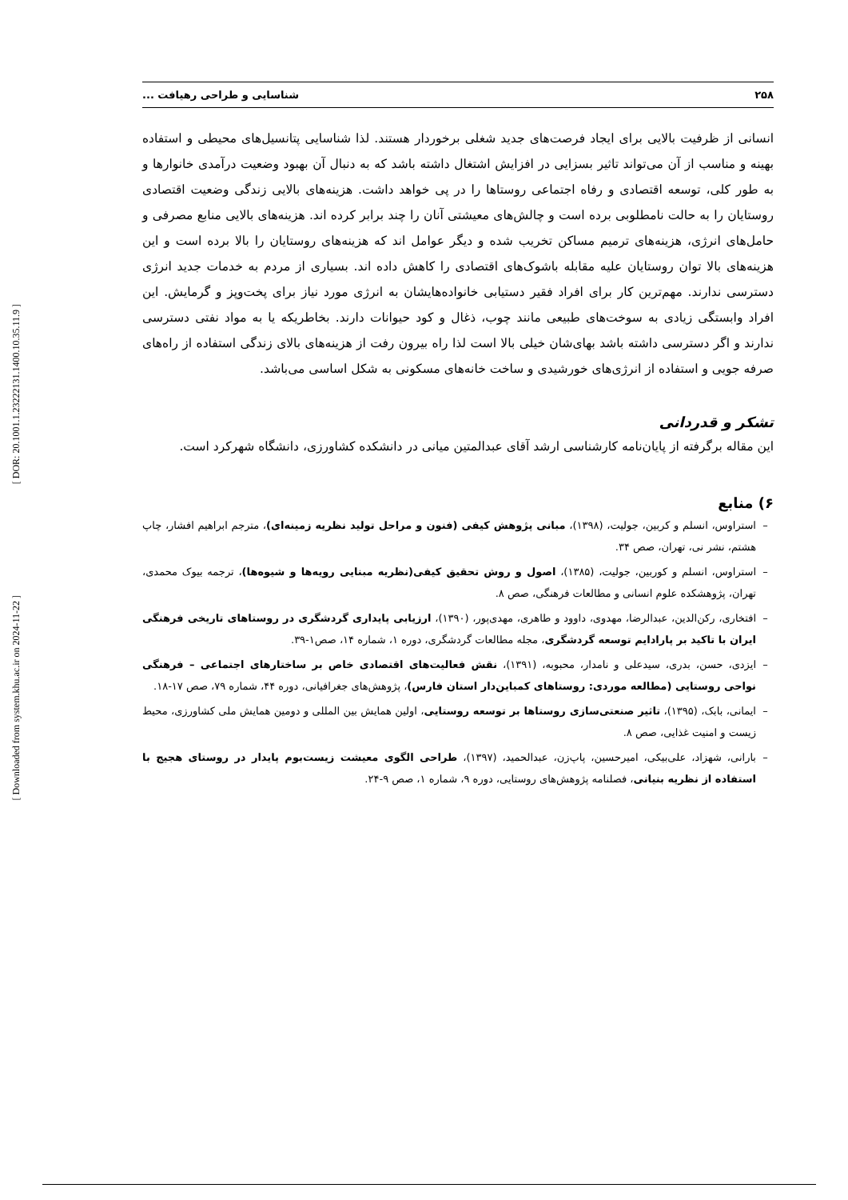[ DOR: 20.1001.1.23222131.1400.10.35.11.9 ]
[ Downloaded from system.khu.ac.ir on 2024-11-22 ]
۲۵۸ شناسایی و طراحی رهیافت ...
انسانی از ظرفیت بالایی برای ایجاد فرصت‌های جدید شغلی برخوردار هستند. لذا شناسایی پتانسیل‌های محیطی و استفاده بهینه و مناسب از آن می‌تواند تاثیر بسزایی در افزایش اشتغال داشته باشد که به دنبال آن بهبود وضعیت درآمدی خانوارها و به طور کلی، توسعه اقتصادی و رفاه اجتماعی روستاها را در پی خواهد داشت. هزینه‌های بالایی زندگی وضعیت اقتصادی روستایان را به حالت نامطلوبی برده است و چالش‌های معیشتی آنان را چند برابر کرده اند. هزینه‌های بالایی منابع مصرفی و حامل‌های انرژی، هزینه‌های ترمیم مساکن تخریب شده و دیگر عوامل اند که هزینه‌های روستایان را بالا برده است و این هزینه‌های بالا توان روستایان علیه مقابله باشوک‌های اقتصادی را کاهش داده اند. بسیاری از مردم به خدمات جدید انرژی دسترسی ندارند. مهم‌ترین کار برای افراد فقیر دستیابی خانواده‌هایشان به انرژی مورد نیاز برای پخت‌وپز و گرمایش. این افراد وابستگی زیادی به سوخت‌های طبیعی مانند چوب، ذغال و کود حیوانات دارند. بخاطریکه یا به مواد نفتی دسترسی ندارند و اگر دسترسی داشته باشد بهای‌شان خیلی بالا است لذا راه بیرون رفت از هزینه‌های بالای زندگی استفاده از راه‌های صرفه جویی و استفاده از انرژی‌های خورشیدی و ساخت خانه‌های مسکونی به شکل اساسی می‌باشد.
تشکر و قدردانی
این مقاله برگرفته از پایان‌نامه کارشناسی ارشد آقای عبدالمتین میانی در دانشکده کشاورزی، دانشگاه شهرکرد است.
۶) منابع
استراوس، انسلم و کربین، جولیت، (۱۳۹۸)، مبانی پژوهش کیفی (فنون و مراحل تولید نظریه زمینه‌ای)، مترجم ابراهیم افشار، چاپ هشتم، نشر نی، تهران، صص ۳۴.
استراوس، انسلم و کوربین، جولیت، (۱۳۸۵)، اصول و روش تحقیق کیفی(نظریه مبنایی رویه‌ها و شیوه‌ها)، ترجمه بیوک محمدی، تهران، پژوهشکده علوم انسانی و مطالعات فرهنگی، صص ۸.
افتخاری، رکن‌الدین، عبدالرضا، مهدوی، داوود و طاهری، مهدی‌پور، (۱۳۹۰)، ارزیابی پایداری گردشگری در روستاهای تاریخی فرهنگی ایران با تاکید بر پارادایم توسعه گردشگری، مجله مطالعات گردشگری، دوره ۱، شماره ۱۴، صص۱-۳۹.
ایزدی، حسن، بدری، سیدعلی و نامدار، محبوبه، (۱۳۹۱)، نقش فعالیت‌های اقتصادی خاص بر ساختارهای اجتماعی – فرهنگی نواحی روستایی (مطالعه موردی: روستاهای کمباین‌دار استان فارس)، پژوهش‌های جغرافیانی، دوره ۴۴، شماره ۷۹، صص ۱۷-۱۸.
ایمانی، بابک، (۱۳۹۵)، تاثیر صنعتی‌سازی روستاها بر توسعه روستایی، اولین همایش بین المللی و دومین همایش ملی کشاورزی، محیط زیست و امنیت غذایی، صص ۸.
بارانی، شهزاد، علی‌بیکی، امیرحسین، پاپ‌زن، عبدالحمید، (۱۳۹۷)، طراحی الگوی معیشت زیست‌بوم پایدار در روستای هجیج با استفاده از نظریه بنیانی، فصلنامه پژوهش‌های روستایی، دوره ۹، شماره ۱، صص ۹-۲۴.